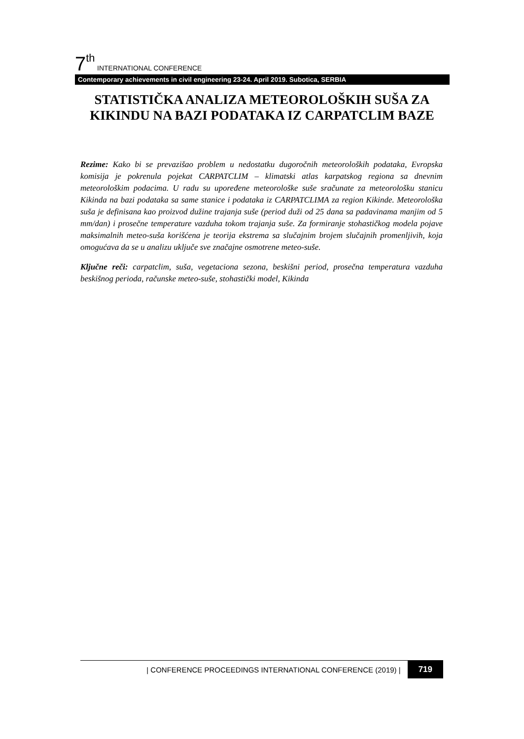7<sup>th</sup> INTERNATIONAL CONFERENCE
Contemporary achievements in civil engineering 23-24. April 2019. Subotica, SERBIA
STATISTIČKA ANALIZA METEOROLOŠKIH SUŠA ZA KIKINDU NA BAZI PODATAKA IZ CARPATCLIM BAZE
Rezime: Kako bi se prevazišao problem u nedostatku dugoročnih meteoroloških podataka, Evropska komisija je pokrenula pojekat CARPATCLIM – klimatski atlas karpatskog regiona sa dnevnim meteorološkim podacima. U radu su upoređene meteorološke suše sračunate za meteorološku stanicu Kikinda na bazi podataka sa same stanice i podataka iz CARPATCLIMA za region Kikinde. Meteorološka suša je definisana kao proizvod dužine trajanja suše (period duži od 25 dana sa padavinama manjim od 5 mm/dan) i prosečne temperature vazduha tokom trajanja suše. Za formiranje stohastičkog modela pojave maksimalnih meteo-suša korišćena je teorija ekstrema sa slučajnim brojem slučajnih promenljivih, koja omogućava da se u analizu uključe sve značajne osmotrene meteo-suše.
Ključne reči: carpatclim, suša, vegetaciona sezona, beskišni period, prosečna temperatura vazduha beskišnog perioda, računske meteo-suše, stohastički model, Kikinda
| CONFERENCE PROCEEDINGS INTERNATIONAL CONFERENCE (2019) | 719